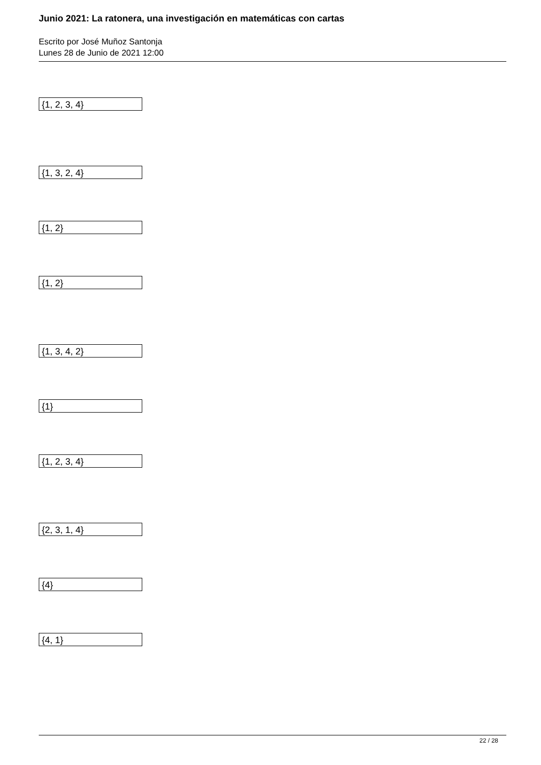Junio 2021: La ratonera, una investigación en matemáticas con cartas
Escrito por José Muñoz Santonja
Lunes 28 de Junio de 2021 12:00
{1, 2, 3, 4}
{1, 3, 2, 4}
{1, 2}
{1, 2}
{1, 3, 4, 2}
{1}
{1, 2, 3, 4}
{2, 3, 1, 4}
{4}
{4, 1}
22 / 28